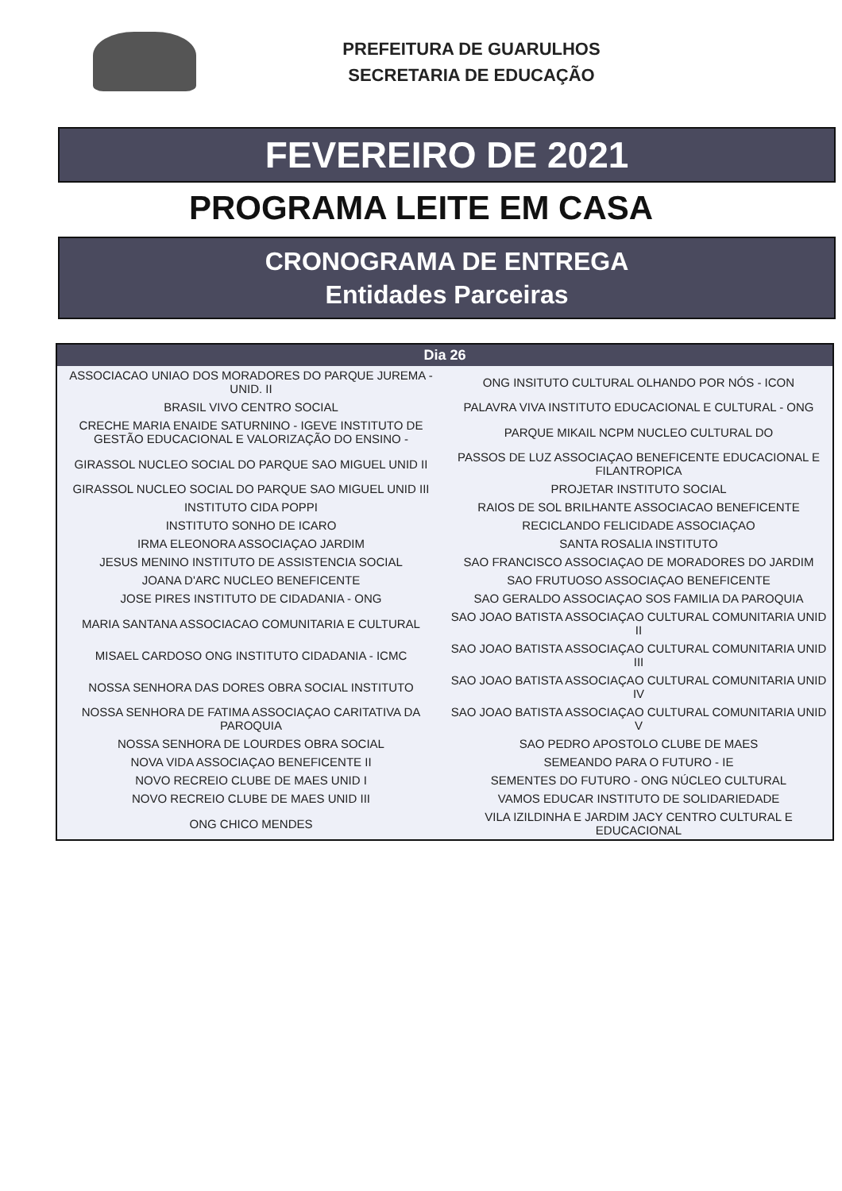PREFEITURA DE GUARULHOS
SECRETARIA DE EDUCAÇÃO
FEVEREIRO DE 2021
PROGRAMA LEITE EM CASA
CRONOGRAMA DE ENTREGA
Entidades Parceiras
| Dia 26 | |
| --- | --- |
| ASSOCIACAO UNIAO DOS MORADORES DO PARQUE JUREMA - UNID. II | ONG INSITUTO CULTURAL OLHANDO POR NÓS - ICON |
| BRASIL VIVO CENTRO SOCIAL | PALAVRA VIVA INSTITUTO EDUCACIONAL E CULTURAL - ONG |
| CRECHE MARIA ENAIDE SATURNINO - IGEVE INSTITUTO DE GESTÃO EDUCACIONAL E VALORIZAÇÃO DO ENSINO - | PARQUE MIKAIL NCPM NUCLEO CULTURAL DO |
| GIRASSOL NUCLEO SOCIAL DO PARQUE SAO MIGUEL UNID II | PASSOS DE LUZ ASSOCIAÇAO BENEFICENTE EDUCACIONAL E FILANTROPICA |
| GIRASSOL NUCLEO SOCIAL DO PARQUE SAO MIGUEL UNID III | PROJETAR INSTITUTO SOCIAL |
| INSTITUTO CIDA POPPI | RAIOS DE SOL BRILHANTE ASSOCIACAO BENEFICENTE |
| INSTITUTO SONHO DE ICARO | RECICLANDO FELICIDADE ASSOCIAÇAO |
| IRMA ELEONORA ASSOCIAÇAO JARDIM | SANTA ROSALIA INSTITUTO |
| JESUS MENINO INSTITUTO DE ASSISTENCIA SOCIAL | SAO FRANCISCO ASSOCIAÇAO DE MORADORES DO JARDIM |
| JOANA D'ARC NUCLEO BENEFICENTE | SAO FRUTUOSO ASSOCIAÇAO BENEFICENTE |
| JOSE PIRES INSTITUTO DE CIDADANIA - ONG | SAO GERALDO ASSOCIAÇAO SOS FAMILIA DA PAROQUIA |
| MARIA SANTANA ASSOCIACAO COMUNITARIA E CULTURAL | SAO JOAO BATISTA ASSOCIAÇAO CULTURAL COMUNITARIA UNID II |
| MISAEL CARDOSO ONG INSTITUTO CIDADANIA - ICMC | SAO JOAO BATISTA ASSOCIAÇAO CULTURAL COMUNITARIA UNID III |
| NOSSA SENHORA DAS DORES OBRA SOCIAL INSTITUTO | SAO JOAO BATISTA ASSOCIAÇAO CULTURAL COMUNITARIA UNID IV |
| NOSSA SENHORA DE FATIMA ASSOCIAÇAO CARITATIVA DA PAROQUIA | SAO JOAO BATISTA ASSOCIAÇAO CULTURAL COMUNITARIA UNID V |
| NOSSA SENHORA DE LOURDES OBRA SOCIAL | SAO PEDRO APOSTOLO CLUBE DE MAES |
| NOVA VIDA ASSOCIAÇAO BENEFICENTE II | SEMEANDO PARA O FUTURO - IE |
| NOVO RECREIO CLUBE DE MAES UNID I | SEMENTES DO FUTURO - ONG NÚCLEO CULTURAL |
| NOVO RECREIO CLUBE DE MAES UNID III | VAMOS EDUCAR INSTITUTO DE SOLIDARIEDADE |
| ONG CHICO MENDES | VILA IZILDINHA E JARDIM JACY CENTRO CULTURAL E EDUCACIONAL |